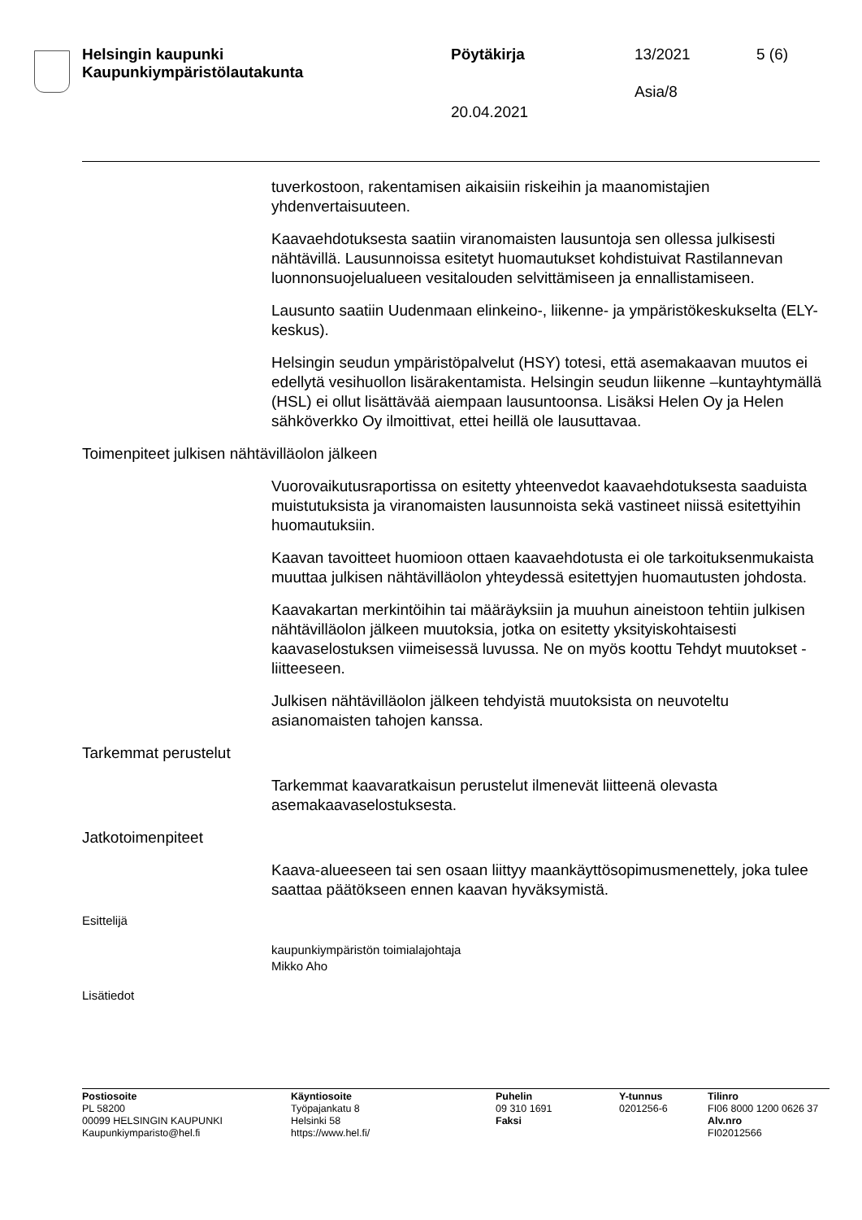Helsingin kaupunki
Kaupunkiympäristölautakunta
Pöytäkirja 13/2021 5 (6)
Asia/8
20.04.2021
tuverkostoon, rakentamisen aikaisiin riskeihin ja maanomistajien yhdenvertaisuuteen.
Kaavaehdotuksesta saatiin viranomaisten lausuntoja sen ollessa julkisesti nähtävillä. Lausunnoissa esitetyt huomautukset kohdistuivat Rastilannevan luonnonsuojelualueen vesitalouden selvittämiseen ja ennallistamiseen.
Lausunto saatiin Uudenmaan elinkeino-, liikenne- ja ympäristökeskukselta (ELY-keskus).
Helsingin seudun ympäristöpalvelut (HSY) totesi, että asemakaavan muutos ei edellytä vesihuollon lisärakentamista. Helsingin seudun liikenne –kuntayhtymällä (HSL) ei ollut lisättävää aiempaan lausuntoonsa. Lisäksi Helen Oy ja Helen sähköverkko Oy ilmoittivat, ettei heillä ole lausuttavaa.
Toimenpiteet julkisen nähtävilläolon jälkeen
Vuorovaikutusraportissa on esitetty yhteenvedot kaavaehdotuksesta saaduista muistutuksista ja viranomaisten lausunnoista sekä vastineet niissä esitettyihin huomautuksiin.
Kaavan tavoitteet huomioon ottaen kaavaehdotusta ei ole tarkoituksenmukaista muuttaa julkisen nähtävilläolon yhteydessä esitettyjen huomautusten johdosta.
Kaavakartan merkintöihin tai määräyksiin ja muuhun aineistoon tehtiin julkisen nähtävilläolon jälkeen muutoksia, jotka on esitetty yksityiskohtaisesti kaavaselostuksen viimeisessä luvussa. Ne on myös koottu Tehdyt muutokset -liitteeseen.
Julkisen nähtävilläolon jälkeen tehdyistä muutoksista on neuvoteltu asianomaisten tahojen kanssa.
Tarkemmat perustelut
Tarkemmat kaavaratkaisun perustelut ilmenevät liitteenä olevasta asemakaavaselostuksesta.
Jatkotoimenpiteet
Kaava-alueeseen tai sen osaan liittyy maankäyttösopimusmenettely, joka tulee saattaa päätökseen ennen kaavan hyväksymistä.
Esittelijä
kaupunkiympäristön toimialajohtaja
Mikko Aho
Lisätiedot
Postiosoite
PL 58200
00099 HELSINGIN KAUPUNKI
Kaupunkiymparisto@hel.fi
Käyntiosoite
Työpajankatu 8
Helsinki 58
https://www.hel.fi/
Puhelin
09 310 1691
Faksi
Y-tunnus
0201256-6
Tilinro
FI06 8000 1200 0626 37
Alv.nro
FI02012566